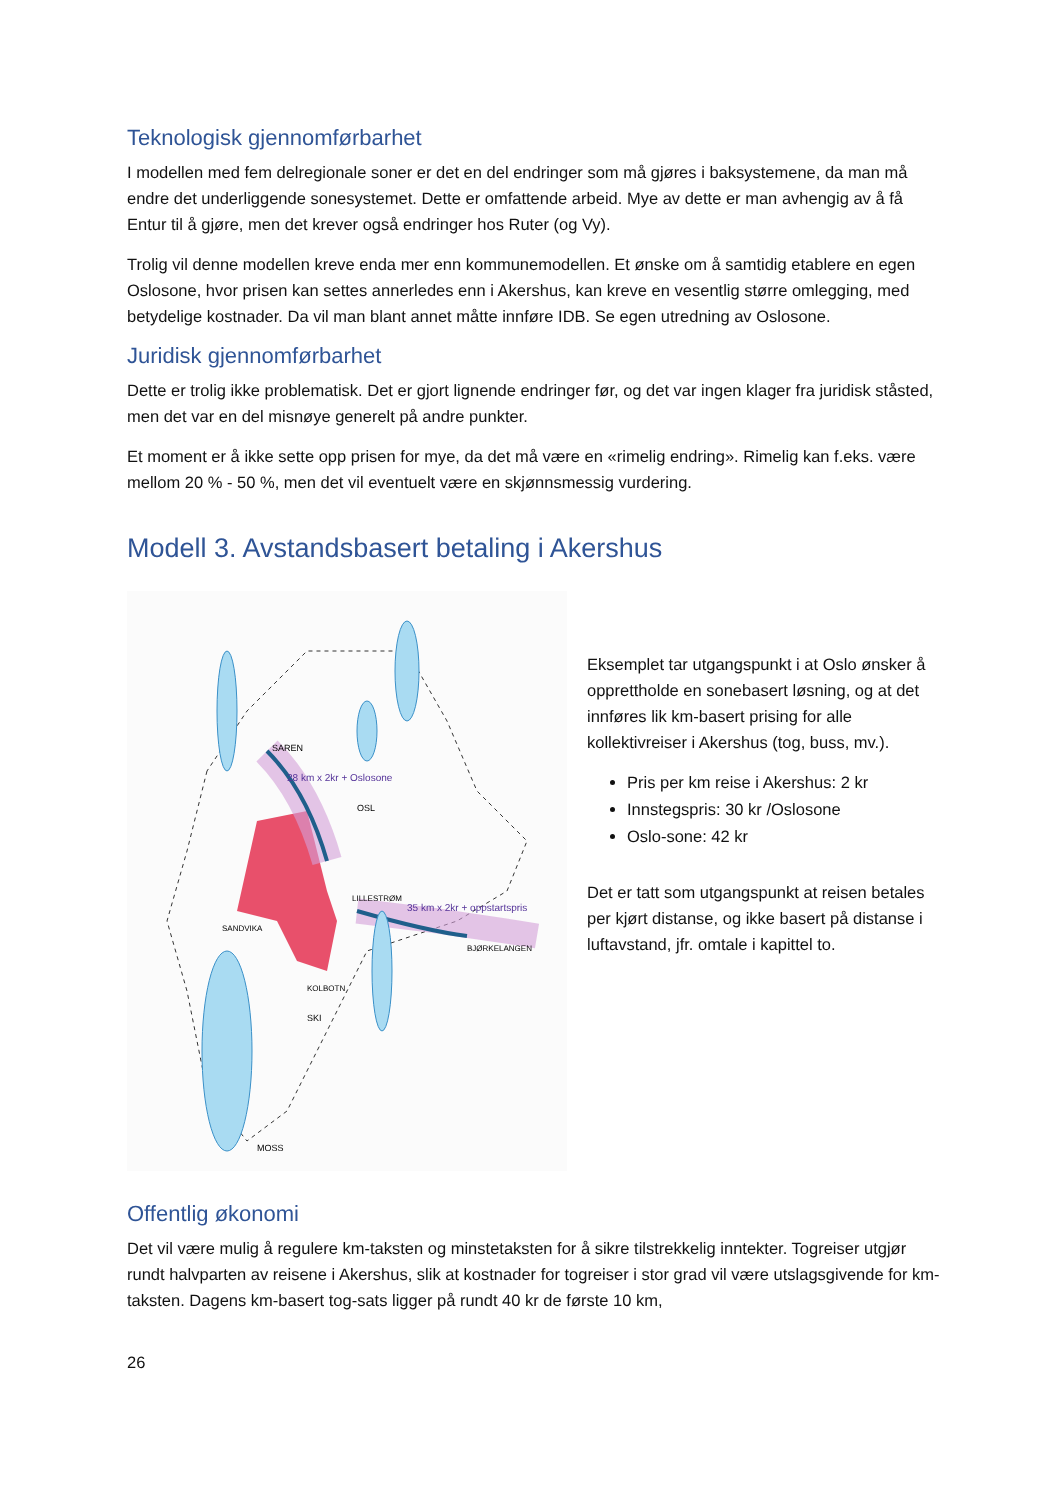Teknologisk gjennomførbarhet
I modellen med fem delregionale soner er det en del endringer som må gjøres i baksystemene, da man må endre det underliggende sonesystemet. Dette er omfattende arbeid. Mye av dette er man avhengig av å få Entur til å gjøre, men det krever også endringer hos Ruter (og Vy).
Trolig vil denne modellen kreve enda mer enn kommunemodellen. Et ønske om å samtidig etablere en egen Oslosone, hvor prisen kan settes annerledes enn i Akershus, kan kreve en vesentlig større omlegging, med betydelige kostnader. Da vil man blant annet måtte innføre IDB. Se egen utredning av Oslosone.
Juridisk gjennomførbarhet
Dette er trolig ikke problematisk. Det er gjort lignende endringer før, og det var ingen klager fra juridisk ståsted, men det var en del misnøye generelt på andre punkter.
Et moment er å ikke sette opp prisen for mye, da det må være en «rimelig endring». Rimelig kan f.eks. være mellom 20 % - 50 %, men det vil eventuelt være en skjønnsmessig vurdering.
Modell 3. Avstandsbasert betaling i Akershus
SAREN
OSL
LILLESTRØM
SANDVIKA
KOLBOTN
SKI
MOSS
BJØRKELANGEN
35 km x 2kr + oppstartspris
28 km x 2kr + Oslosone
Eksemplet tar utgangspunkt i at Oslo ønsker å opprettholde en sonebasert løsning, og at det innføres lik km-basert prising for alle kollektivreiser i Akershus (tog, buss, mv.).
Pris per km reise i Akershus: 2 kr
Innstegspris: 30 kr /Oslosone
Oslo-sone: 42 kr
Det er tatt som utgangspunkt at reisen betales per kjørt distanse, og ikke basert på distanse i luftavstand, jfr. omtale i kapittel to.
Offentlig økonomi
Det vil være mulig å regulere km-taksten og minstetaksten for å sikre tilstrekkelig inntekter. Togreiser utgjør rundt halvparten av reisene i Akershus, slik at kostnader for togreiser i stor grad vil være utslagsgivende for km-taksten. Dagens km-basert tog-sats ligger på rundt 40 kr de første 10 km,
26